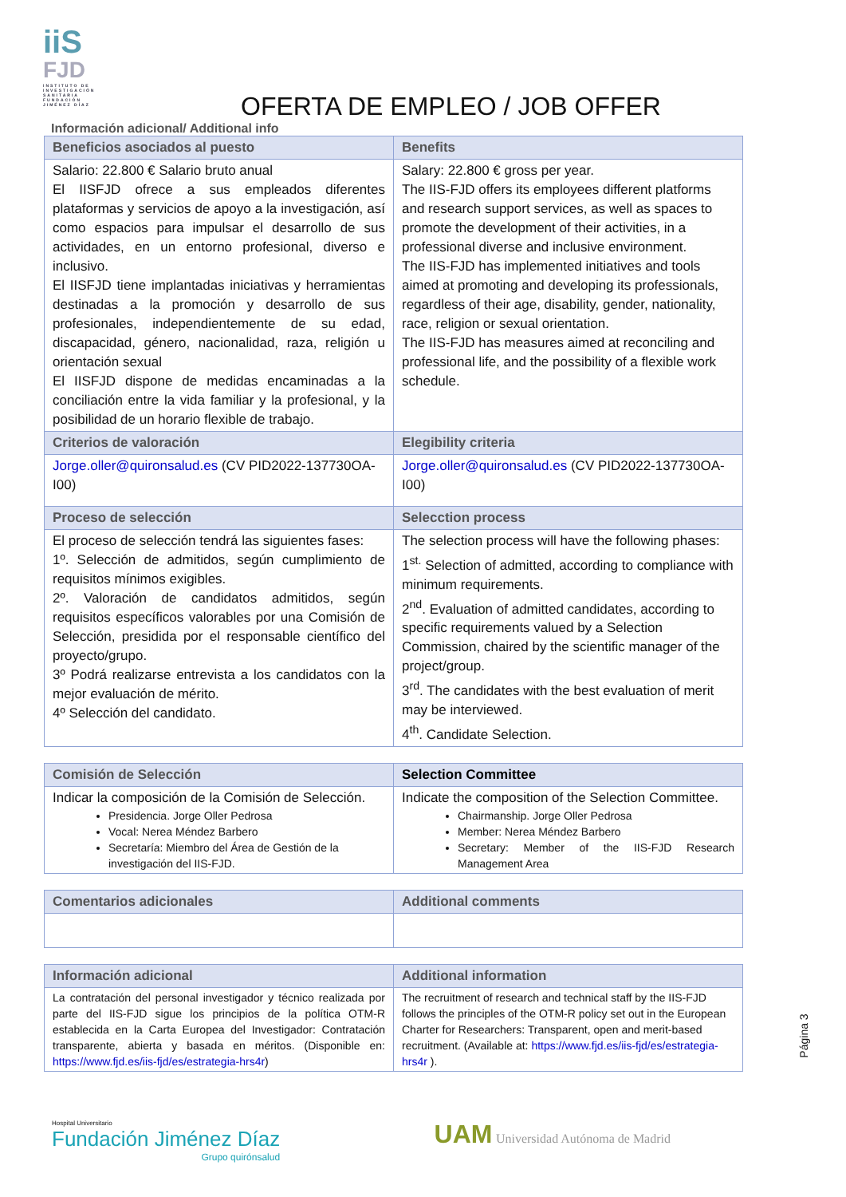iiS
FJD
INSTITUTO DE INVESTIGACIÓN SANITARIA FUNDACIÓN JIMÉNEZ DÍAZ
OFERTA DE EMPLEO / JOB OFFER
Información adicional/ Additional info
| Beneficios asociados al puesto | Benefits |
| --- | --- |
| Salario: 22.800 € Salario bruto anual El IISFJD ofrece a sus empleados diferentes plataformas y servicios de apoyo a la investigación, así como espacios para impulsar el desarrollo de sus actividades, en un entorno profesional, diverso e inclusivo. El IISFJD tiene implantadas iniciativas y herramientas destinadas a la promoción y desarrollo de sus profesionales, independientemente de su edad, discapacidad, género, nacionalidad, raza, religión u orientación sexual El IISFJD dispone de medidas encaminadas a la conciliación entre la vida familiar y la profesional, y la posibilidad de un horario flexible de trabajo. | Salary: 22.800 € gross per year. The IIS-FJD offers its employees different platforms and research support services, as well as spaces to promote the development of their activities, in a professional diverse and inclusive environment. The IIS-FJD has implemented initiatives and tools aimed at promoting and developing its professionals, regardless of their age, disability, gender, nationality, race, religion or sexual orientation. The IIS-FJD has measures aimed at reconciling and professional life, and the possibility of a flexible work schedule. |
| Criterios de valoración | Elegibility criteria |
| Jorge.oller@quironsalud.es (CV PID2022-137730OA-I00) | Jorge.oller@quironsalud.es (CV PID2022-137730OA-I00) |
| Proceso de selección | Selecction process |
| El proceso de selección tendrá las siguientes fases: 1º. Selección de admitidos, según cumplimiento de requisitos mínimos exigibles. 2º. Valoración de candidatos admitidos, según requisitos específicos valorables por una Comisión de Selección, presidida por el responsable científico del proyecto/grupo. 3º Podrá realizarse entrevista a los candidatos con la mejor evaluación de mérito. 4º Selección del candidato. | The selection process will have the following phases: 1<sup>st.</sup> Selection of admitted, according to compliance with minimum requirements. 2<sup>nd</sup>. Evaluation of admitted candidates, according to specific requirements valued by a Selection Commission, chaired by the scientific manager of the project/group. 3<sup>rd</sup>. The candidates with the best evaluation of merit may be interviewed. 4<sup>th</sup>. Candidate Selection. |
| Comisión de Selección | Selection Committee |
| --- | --- |
| Indicar la composición de la Comisión de Selección. Presidencia. Jorge Oller Pedrosa Vocal: Nerea Méndez Barbero Secretaría: Miembro del Área de Gestión de la investigación del IIS-FJD. | Indicate the composition of the Selection Committee. Chairmanship. Jorge Oller Pedrosa Member: Nerea Méndez Barbero Secretary: Member of the IIS-FJD Research Management Area |
| Comentarios adicionales | Additional comments |
| --- | --- |
| Información adicional | Additional information |
| --- | --- |
| La contratación del personal investigador y técnico realizada por parte del IIS-FJD sigue los principios de la política OTM-R establecida en la Carta Europea del Investigador: Contratación transparente, abierta y basada en méritos. (Disponible en: https://www.fjd.es/iis-fjd/es/estrategia-hrs4r ) | The recruitment of research and technical staff by the IIS-FJD follows the principles of the OTM-R policy set out in the European Charter for Researchers: Transparent, open and merit-based recruitment. (Available at: https://www.fjd.es/iis-fjd/es/estrategia-hrs4r ). |
Página 3
Hospital Universitario
Fundación Jiménez Díaz
Grupo quirónsalud
UAM Universidad Autónoma de Madrid